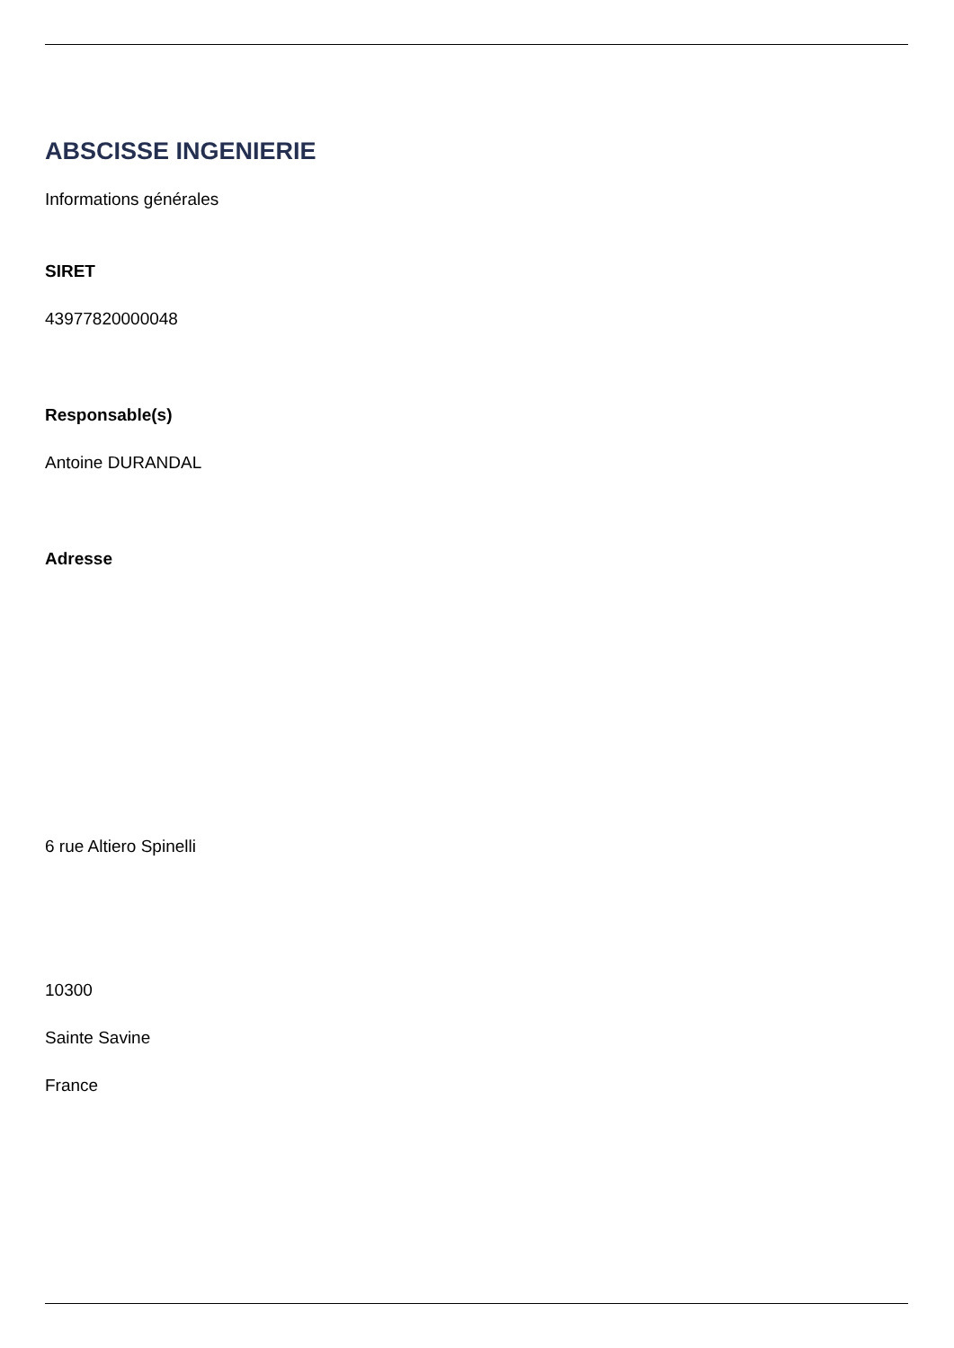ABSCISSE INGENIERIE
Informations générales
SIRET
43977820000048
Responsable(s)
Antoine DURANDAL
Adresse
6 rue Altiero Spinelli
10300
Sainte Savine
France